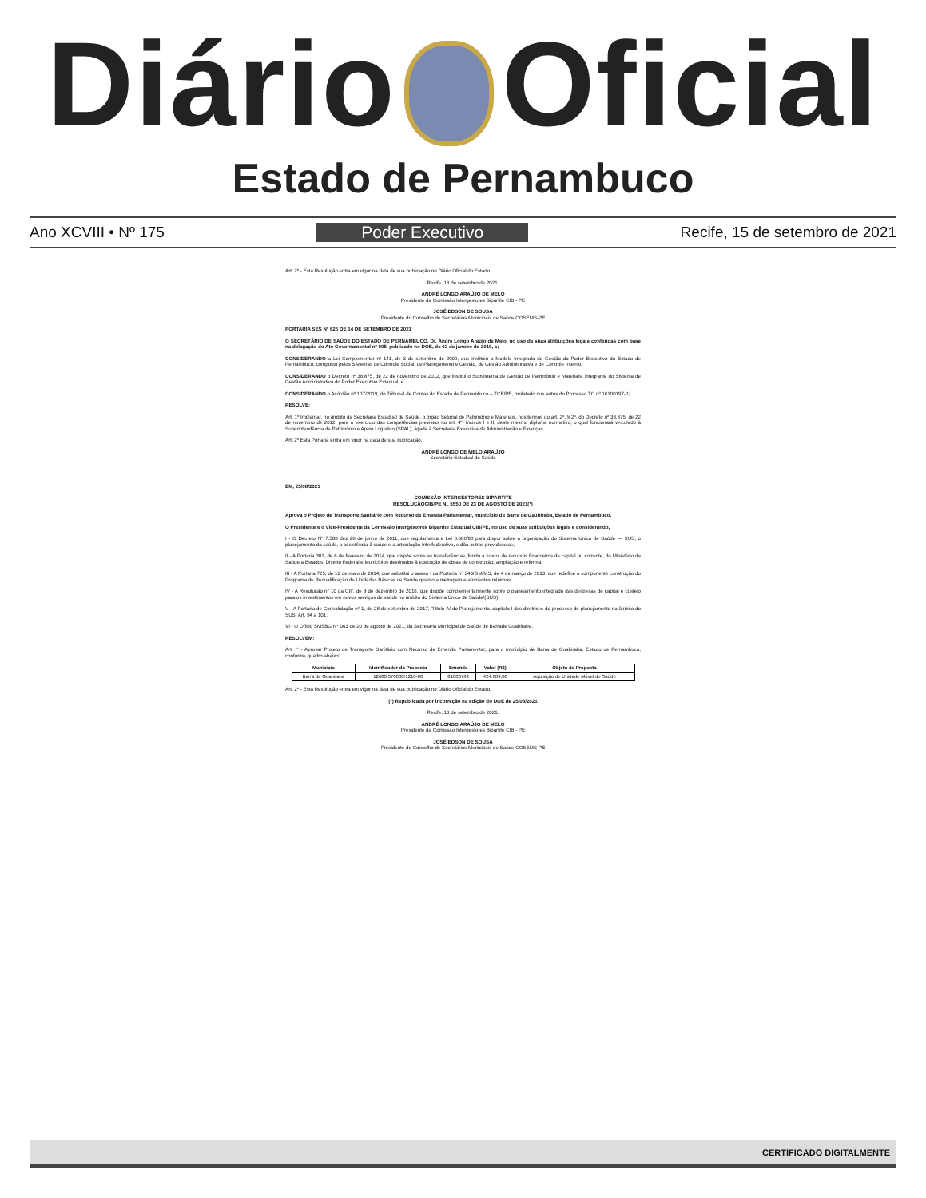Diário Oficial
Estado de Pernambuco
Ano XCVIII • Nº 175 Poder Executivo Recife, 15 de setembro de 2021
Art. 2º - Esta Resolução entra em vigor na data de sua publicação no Diário Oficial do Estado.
Recife, 13 de setembro de 2021.
ANDRÉ LONGO ARAÚJO DE MELO
Presidente da Comissão Intergestores Bipartite CIB - PE
JOSÉ EDSON DE SOUSA
Presidente do Conselho de Secretários Municipais de Saúde COSEMS-PE
PORTARIA SES Nº 626 DE 14 DE SETEMBRO DE 2021
O SECRETÁRIO DE SAÚDE DO ESTADO DE PERNAMBUCO, Dr. André Longo Araújo de Melo, no uso de suas atribuições legais conferidas com base na delegação do Ato Governamental nº 005, publicado no DOE, de 02 de janeiro de 2019, e;
CONSIDERANDO a Lei Complementar nº 141, de 3 de setembro de 2009, que instituiu o Modelo Integrado de Gestão do Poder Executivo do Estado de Pernambuco, composto pelos Sistemas de Controle Social, de Planejamento e Gestão, de Gestão Administrativa e de Controle Interno;
CONSIDERANDO o Decreto nº 38.875, de 22 de novembro de 2012, que institui o Subsistema de Gestão de Patrimônio e Materiais, integrante do Sistema de Gestão Administrativa do Poder Executivo Estadual; e
CONSIDERANDO o Acórdão nº 107/2019, do Tribunal de Contas do Estado de Pernambuco – TCE/PE, prolatado nos autos do Processo TC nº 16100197-0;
RESOLVE:
Art. 1º Implantar, no âmbito da Secretaria Estadual de Saúde, o órgão Setorial de Patrimônio e Materiais, nos termos do art. 2º, § 2º, do Decreto nº 38.875, de 22 de novembro de 2012, para o exercício das competências previstas no art. 4º, incisos I e II, deste mesmo diploma normativo, o qual funcionará vinculado à Superintendência de Patrimônio e Apoio Logístico (SPAL), ligada à Secretaria Executiva de Administração e Finanças.
Art. 2º Esta Portaria entra em vigor na data de sua publicação.
ANDRÉ LONGO DE MELO ARAÚJO
Secretário Estadual de Saúde
EM, 25/08/2021
COMISSÃO INTERGESTORES BIPARTITE
RESOLUÇÃOCIB/PE N'. 5550 DE 23 DE AGOSTO DE 2021(*)
Aprova o Projeto de Transporte Sanitário com Recurso de Emenda Parlamentar, município de Barra de Gaubiraba, Estado de Pernambuco.
O Presidente e o Vice-Presidente da Comissão Intergestores Bipartite Estadual CIB/PE, no uso de suas atribuições legais e considerando,
I - O Decreto N° 7.508 dez 28 de junho de 2011, que regulamenta a Lei 8.080/90 para dispor sobre a organização do Sistema Unico de Saúde — SUS, o planejamento da saúde, a assistência ã saúde e a articulação Interfederativa, e dão outras provideneias;
II - A Portaria 381, de 6 de fevereiro de 2014, que dispõe sobre as transferências, fundo a fundo, de recursos financeiros de capital ou corrente, do Ministério da Saúde a Estados, Distrito Federal e Municípios destinados ã execução de obras de construção, ampliação e reforma;
III - A Portaria 725, de 12 de maio de 2014, que substitui o anexo I da Portaria n° 340/GM/MS, de 4 de março de 2013, que redefine o componente construção do Programa de Requalificação de Unidades Básicas de Saúde quanto a metragem e ambientes mínimos;
IV - A Resolução n° 10 da CII", de 8 de dezembro de 2016, que dispõe complementarmente sobre o planejamento integrado das despesas de capital e custeio para os investimentos em novos serviços de saúde no âmbito do Sistema Único de Saúde!(SUS);
V - A Portaria de Consolidação n° 1, de 28 de setembro de 2017, "I'ítulo IV do Planejamento. capitulo I das diretrixes do processo de planejamento no âmbito do SUS, Art. 94 a 101;
VI - O Ofício SMSBG N° 063 de 20 de agosto de 2021, da Secretaria Municipal de Saúde de Barrade Guabiraba.
RESOLVEM:
Art. I° - Aprovar Projeto de Transporte Sanitário com Recurso de Emenda Parlamentar, para o município de Barra de Guabiraba, Estado de Pernambuco, conforme quadro abaixo:
| Municipio | Identificador da Proposta | Emenda | Valor (R$) | Objeto da Proposta |
| --- | --- | --- | --- | --- |
| Barra de Guabiraba | 12680.370000/1210-06 | 81000792 | 424.609,00 | Aquisição de Unidade Móvel de Saúde |
Art. 2º - Esta Resolução entra em vigor na data de sua publicação no Diário Oficial do Estado.
(*) Republicada por incorreção na edição do DOE de 25/08/2021
Recife, 13 de setembro de 2021.
ANDRÉ LONGO ARAÚJO DE MELO
Presidente da Comissão Intergestores Bipartite CIB - PE
JOSÉ EDSON DE SOUSA
Presidente do Conselho de Secretários Municipais de Saúde COSEMS-PE
CERTIFICADO DIGITALMENTE